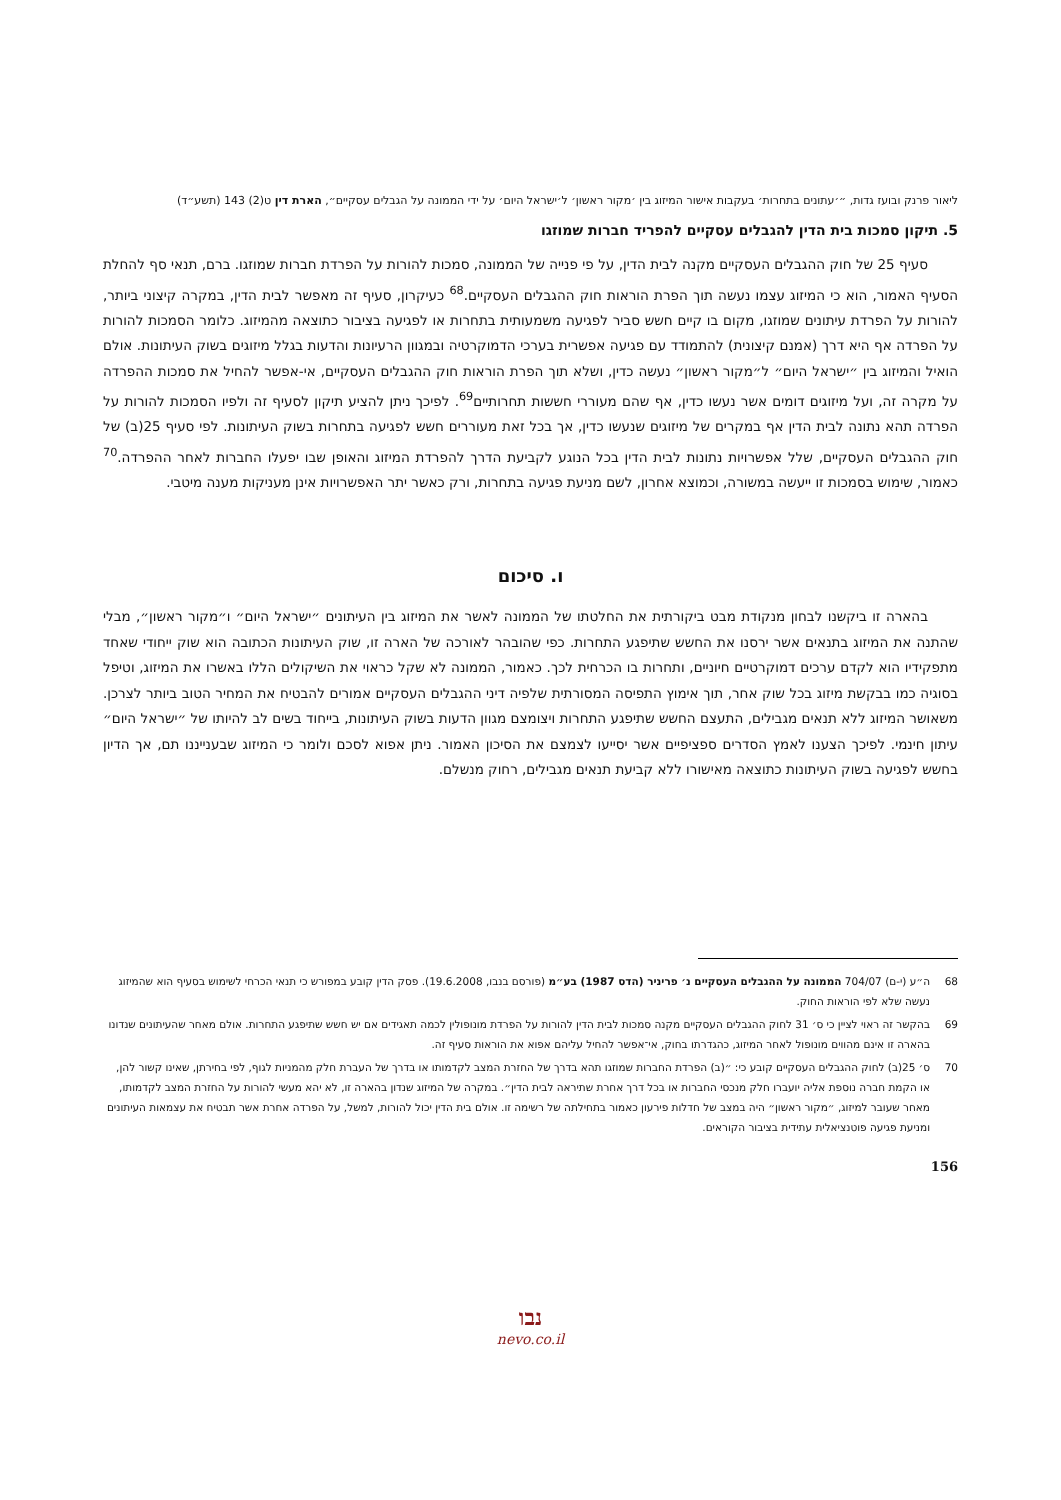ליאור פרנק ובועז גדות, ״׳עתונים בתחרות׳ בעקבות אישור המיזוג בין ׳מקור ראשון׳ ל׳ישראל היום׳ על ידי הממונה על הגבלים עסקיים״, הארת דין ט(2) 143 (תשע״ד)
5. תיקון סמכות בית הדין להגבלים עסקיים להפריד חברות שמוזגו
סעיף 25 של חוק ההגבלים העסקיים מקנה לבית הדין, על פי פנייה של הממונה, סמכות להורות על הפרדת חברות שמוזגו. ברם, תנאי סף להחלת הסעיף האמור, הוא כי המיזוג עצמו נעשה תוך הפרת הוראות חוק ההגבלים העסקיים.<sup>68</sup> כעיקרון, סעיף זה מאפשר לבית הדין, במקרה קיצוני ביותר, להורות על הפרדת עיתונים שמוזגו, מקום בו קיים חשש סביר לפגיעה משמעותית בתחרות או לפגיעה בציבור כתוצאה מהמיזוג. כלומר הסמכות להורות על הפרדה אף היא דרך (אמנם קיצונית) להתמודד עם פגיעה אפשרית בערכי הדמוקרטיה ובמגוון הרעיונות והדעות בגלל מיזוגים בשוק העיתונות. אולם הואיל והמיזוג בין ״ישראל היום״ ל״מקור ראשון״ נעשה כדין, ושלא תוך הפרת הוראות חוק ההגבלים העסקיים, אי-אפשר להחיל את סמכות ההפרדה על מקרה זה, ועל מיזוגים דומים אשר נעשו כדין, אף שהם מעוררי חששות תחרותיים<sup>69</sup>. לפיכך ניתן להציע תיקון לסעיף זה ולפיו הסמכות להורות על הפרדה תהא נתונה לבית הדין אף במקרים של מיזוגים שנעשו כדין, אך בכל זאת מעוררים חשש לפגיעה בתחרות בשוק העיתונות. לפי סעיף 25(ב) של חוק ההגבלים העסקיים, שלל אפשרויות נתונות לבית הדין בכל הנוגע לקביעת הדרך להפרדת המיזוג והאופן שבו יפעלו החברות לאחר ההפרדה.<sup>70</sup> כאמור, שימוש בסמכות זו ייעשה במשורה, וכמוצא אחרון, לשם מניעת פגיעה בתחרות, ורק כאשר יתר האפשרויות אינן מעניקות מענה מיטבי.
ו. סיכום
בהארה זו ביקשנו לבחון מנקודת מבט ביקורתית את החלטתו של הממונה לאשר את המיזוג בין העיתונים ״ישראל היום״ ו״מקור ראשון״, מבלי שהתנה את המיזוג בתנאים אשר ירסנו את החשש שתיפגע התחרות. כפי שהובהר לאורכה של הארה זו, שוק העיתונות הכתובה הוא שוק ייחודי שאחד מתפקידיו הוא לקדם ערכים דמוקרטיים חיוניים, ותחרות בו הכרחית לכך. כאמור, הממונה לא שקל כראוי את השיקולים הללו באשרו את המיזוג, וטיפל בסוגיה כמו בבקשת מיזוג בכל שוק אחר, תוך אימוץ התפיסה המסורתית שלפיה דיני ההגבלים העסקיים אמורים להבטיח את המחיר הטוב ביותר לצרכן. משאושר המיזוג ללא תנאים מגבילים, התעצם החשש שתיפגע התחרות ויצומצם מגוון הדעות בשוק העיתונות, בייחוד בשים לב להיותו של ״ישראל היום״ עיתון חינמי. לפיכך הצענו לאמץ הסדרים ספציפיים אשר יסייעו לצמצם את הסיכון האמור. ניתן אפוא לסכם ולומר כי המיזוג שבענייננו תם, אך הדיון בחשש לפגיעה בשוק העיתונות כתוצאה מאישורו ללא קביעת תנאים מגבילים, רחוק מנשלם.
68 ה״ע (י-ם) 704/07 הממונה על ההגבלים העסקיים נ׳ פריניר (הדס 1987) בע״מ (פורסם בנבו, 19.6.2008). פסק הדין קובע במפורש כי תנאי הכרחי לשימוש בסעיף הוא שהמיזוג נעשה שלא לפי הוראות החוק.
69 בהקשר זה ראוי לציין כי ס׳ 31 לחוק ההגבלים העסקיים מקנה סמכות לבית הדין להורות על הפרדת מונופולין לכמה תאגידים אם יש חשש שתיפגע התחרות. אולם מאחר שהעיתונים שנדונו בהארה זו אינם מהווים מונופול לאחר המיזוג, כהגדרתו בחוק, אי־אפשר להחיל עליהם אפוא את הוראות סעיף זה.
70 ס׳ 25(ב) לחוק ההגבלים העסקיים קובע כי: ״(ב) הפרדת החברות שמוזגו תהא בדרך של החזרת המצב לקדמותו או בדרך של העברת חלק מהמניות לגוף, לפי בחירתן, שאינו קשור להן, או הקמת חברה נוספת אליה יועברו חלק מנכסי החברות או בכל דרך אחרת שתיראה לבית הדין״. במקרה של המיזוג שנדון בהארה זו, לא יהא מעשי להורות על החזרת המצב לקדמותו, מאחר שעובר למיזוג, ״מקור ראשון״ היה במצב של חדלות פירעון כאמור בתחילתה של רשימה זו. אולם בית הדין יכול להורות, למשל, על הפרדה אחרת אשר תבטיח את עצמאות העיתונים ומניעת פגיעה פוטנציאלית עתידית בציבור הקוראים.
156
נבו
nevo.co.il